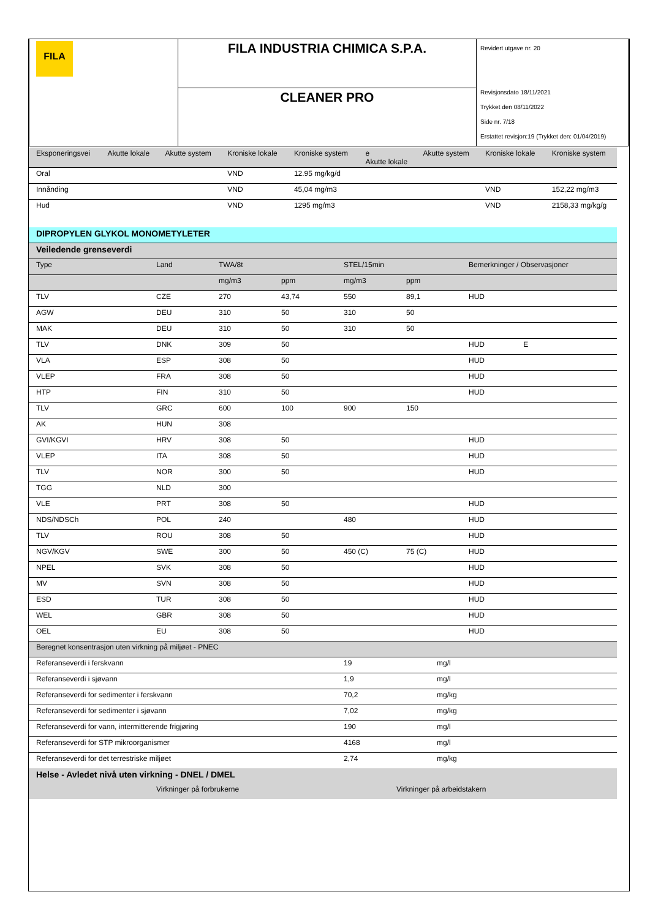| FILA | FILA INDUSTRIA CHIMICA S.P.A. | Revidert utgave nr. 20 Revisjonsdato 18/11/2021 Trykket den 08/11/2022 Side nr. 7/18 Erstattet revisjon:19 (Trykket den: 01/04/2019) |
| | CLEANER PRO | |
| Eksponeringsvei | Akutte lokale | Akutte system | Kroniske lokale | Kroniske system | e Akutte lokale | Akutte system | Kroniske lokale | Kroniske system |
| Oral | | | VND | 12.95 mg/kg/d | | | | |
| Innånding | | | VND | 45,04 mg/m3 | | | VND | 152,22 mg/m3 |
| Hud | | | VND | 1295 mg/m3 | | | VND | 2158,33 mg/kg/g |
| DIPROPYLEN GLYKOL MONOMETYLETER | | | | | | |
| Veiledende grenseverdi | | | | | | |
| Type | Land | TWA/8t | | STEL/15min | | Bemerkninger / Observasjoner |
| | | mg/m3 | ppm | mg/m3 | ppm | |
| TLV | CZE | 270 | 43,74 | 550 | 89,1 | HUD |
| AGW | DEU | 310 | 50 | 310 | 50 | |
| MAK | DEU | 310 | 50 | 310 | 50 | |
| TLV | DNK | 309 | 50 | | | HUD E |
| VLA | ESP | 308 | 50 | | | HUD |
| VLEP | FRA | 308 | 50 | | | HUD |
| HTP | FIN | 310 | 50 | | | HUD |
| TLV | GRC | 600 | 100 | 900 | 150 | |
| AK | HUN | 308 | | | | |
| GVI/KGVI | HRV | 308 | 50 | | | HUD |
| VLEP | ITA | 308 | 50 | | | HUD |
| TLV | NOR | 300 | 50 | | | HUD |
| TGG | NLD | 300 | | | | |
| VLE | PRT | 308 | 50 | | | HUD |
| NDS/NDSCh | POL | 240 | | 480 | | HUD |
| TLV | ROU | 308 | 50 | | | HUD |
| NGV/KGV | SWE | 300 | 50 | 450 (C) | 75 (C) | HUD |
| NPEL | SVK | 308 | 50 | | | HUD |
| MV | SVN | 308 | 50 | | | HUD |
| ESD | TUR | 308 | 50 | | | HUD |
| WEL | GBR | 308 | 50 | | | HUD |
| OEL | EU | 308 | 50 | | | HUD |
| Beregnet konsentrasjon uten virkning på miljøet - PNEC | | |
| Referanseverdi i ferskvann | 19 | mg/l |
| Referanseverdi i sjøvann | 1,9 | mg/l |
| Referanseverdi for sedimenter i ferskvann | 70,2 | mg/kg |
| Referanseverdi for sedimenter i sjøvann | 7,02 | mg/kg |
| Referanseverdi for vann, intermitterende frigjøring | 190 | mg/l |
| Referanseverdi for STP mikroorganismer | 4168 | mg/l |
| Referanseverdi for det terrestriske miljøet | 2,74 | mg/kg |
| Helse - Avledet nivå uten virkning - DNEL / DMEL | | |
| | Virkninger på forbrukerne | Virkninger på arbeidstakern |